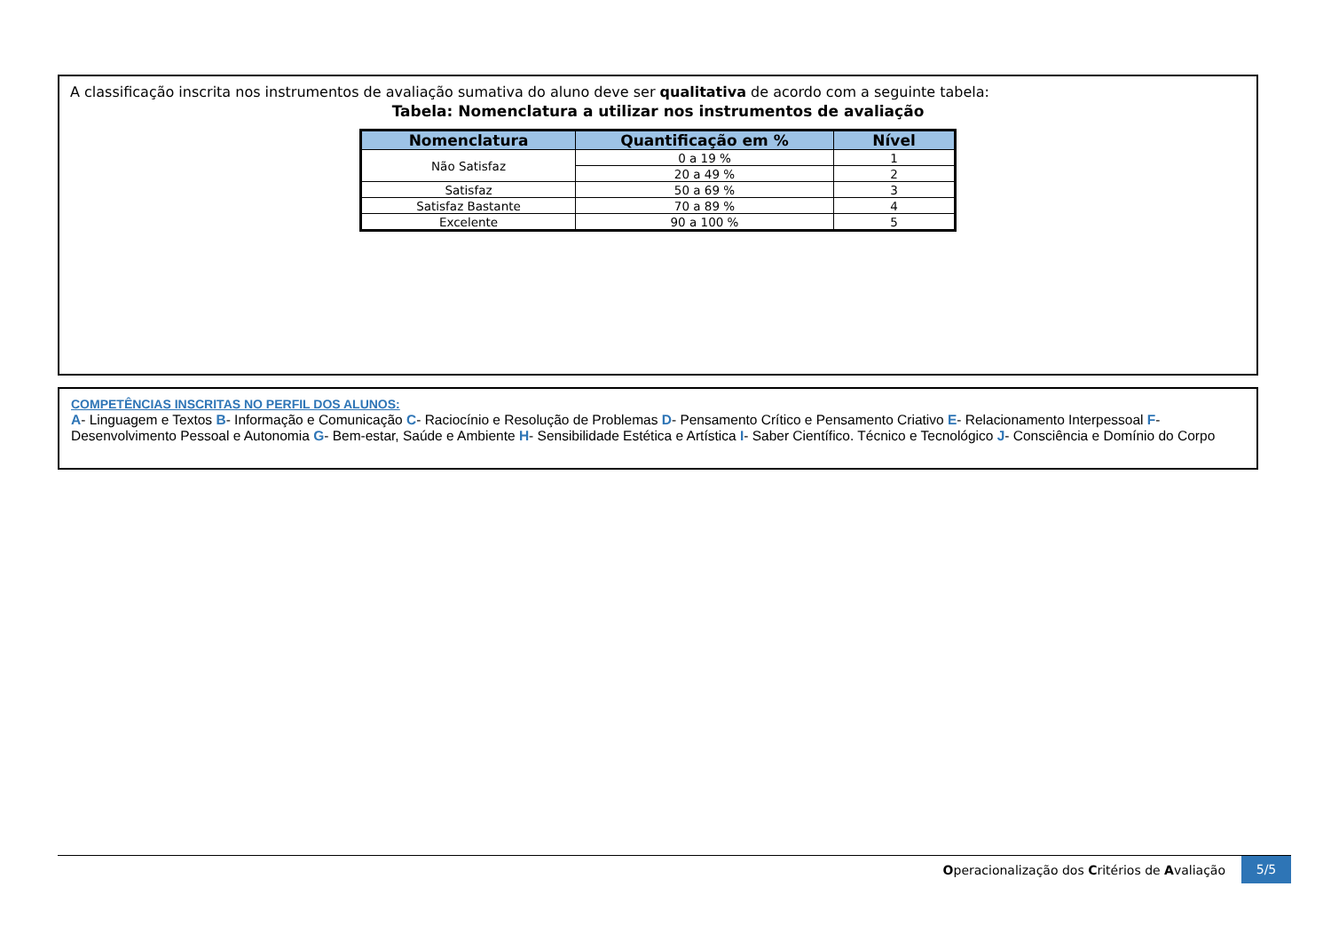A classificação inscrita nos instrumentos de avaliação sumativa do aluno deve ser qualitativa de acordo com a seguinte tabela:
Tabela: Nomenclatura a utilizar nos instrumentos de avaliação
| Nomenclatura | Quantificação em % | Nível |
| --- | --- | --- |
| Não Satisfaz | 0 a 19 % | 1 |
| | 20 a 49 % | 2 |
| Satisfaz | 50 a 69 % | 3 |
| Satisfaz Bastante | 70 a 89 % | 4 |
| Excelente | 90 a 100 % | 5 |
COMPETÊNCIAS INSCRITAS NO PERFIL DOS ALUNOS:
A- Linguagem e Textos B- Informação e Comunicação C- Raciocínio e Resolução de Problemas D- Pensamento Crítico e Pensamento Criativo E- Relacionamento Interpessoal F- Desenvolvimento Pessoal e Autonomia G- Bem-estar, Saúde e Ambiente H- Sensibilidade Estética e Artística I- Saber Científico. Técnico e Tecnológico J- Consciência e Domínio do Corpo
Operacionalização dos Critérios de Avaliação 5/5